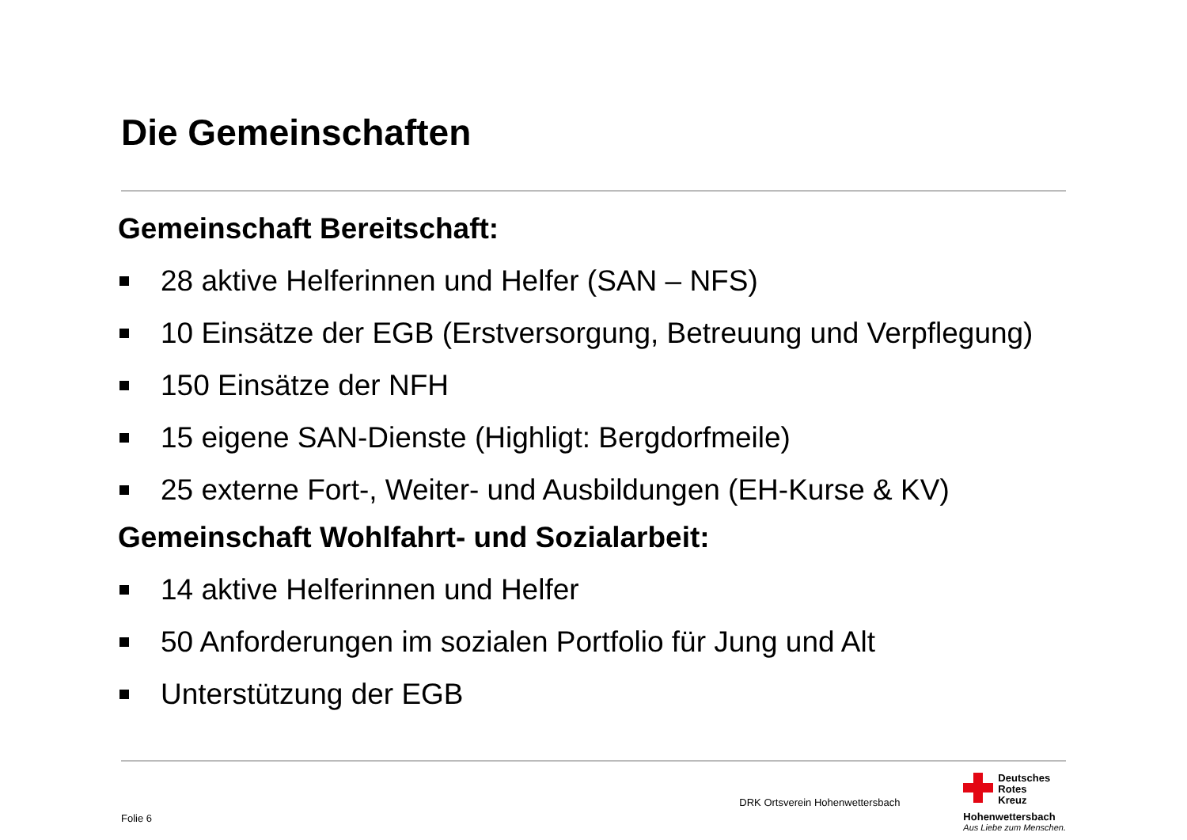Die Gemeinschaften
Gemeinschaft Bereitschaft:
28 aktive Helferinnen und Helfer (SAN – NFS)
10 Einsätze der EGB (Erstversorgung, Betreuung und Verpflegung)
150 Einsätze der NFH
15 eigene SAN-Dienste (Highligt: Bergdorfmeile)
25 externe Fort-, Weiter- und Ausbildungen (EH-Kurse & KV)
Gemeinschaft Wohlfahrt- und Sozialarbeit:
14 aktive Helferinnen und Helfer
50 Anforderungen im sozialen Portfolio für Jung und Alt
Unterstützung der EGB
Folie 6
DRK Ortsverein Hohenwettersbach
Deutsches
Rotes
Kreuz
Hohenwettersbach
Aus Liebe zum Menschen.